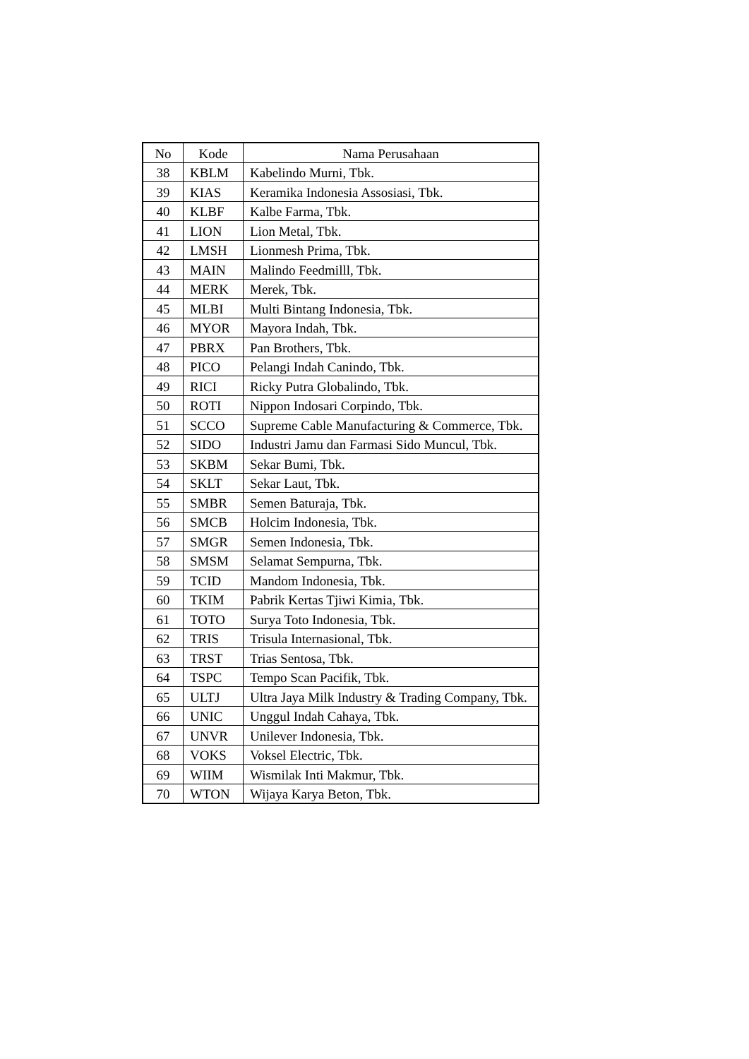| No | Kode | Nama Perusahaan |
| --- | --- | --- |
| 38 | KBLM | Kabelindo Murni, Tbk. |
| 39 | KIAS | Keramika Indonesia Assosiasi, Tbk. |
| 40 | KLBF | Kalbe Farma, Tbk. |
| 41 | LION | Lion Metal, Tbk. |
| 42 | LMSH | Lionmesh Prima, Tbk. |
| 43 | MAIN | Malindo Feedmilll, Tbk. |
| 44 | MERK | Merek, Tbk. |
| 45 | MLBI | Multi Bintang Indonesia, Tbk. |
| 46 | MYOR | Mayora Indah, Tbk. |
| 47 | PBRX | Pan Brothers, Tbk. |
| 48 | PICO | Pelangi Indah Canindo, Tbk. |
| 49 | RICI | Ricky Putra Globalindo, Tbk. |
| 50 | ROTI | Nippon Indosari Corpindo, Tbk. |
| 51 | SCCO | Supreme Cable Manufacturing & Commerce, Tbk. |
| 52 | SIDO | Industri Jamu dan Farmasi Sido Muncul, Tbk. |
| 53 | SKBM | Sekar Bumi, Tbk. |
| 54 | SKLT | Sekar Laut, Tbk. |
| 55 | SMBR | Semen Baturaja, Tbk. |
| 56 | SMCB | Holcim Indonesia, Tbk. |
| 57 | SMGR | Semen Indonesia, Tbk. |
| 58 | SMSM | Selamat Sempurna, Tbk. |
| 59 | TCID | Mandom Indonesia, Tbk. |
| 60 | TKIM | Pabrik Kertas Tjiwi Kimia, Tbk. |
| 61 | TOTO | Surya Toto Indonesia, Tbk. |
| 62 | TRIS | Trisula Internasional, Tbk. |
| 63 | TRST | Trias Sentosa, Tbk. |
| 64 | TSPC | Tempo Scan Pacifik, Tbk. |
| 65 | ULTJ | Ultra Jaya Milk Industry & Trading Company, Tbk. |
| 66 | UNIC | Unggul Indah Cahaya, Tbk. |
| 67 | UNVR | Unilever Indonesia, Tbk. |
| 68 | VOKS | Voksel Electric, Tbk. |
| 69 | WIIM | Wismilak Inti Makmur, Tbk. |
| 70 | WTON | Wijaya Karya Beton, Tbk. |